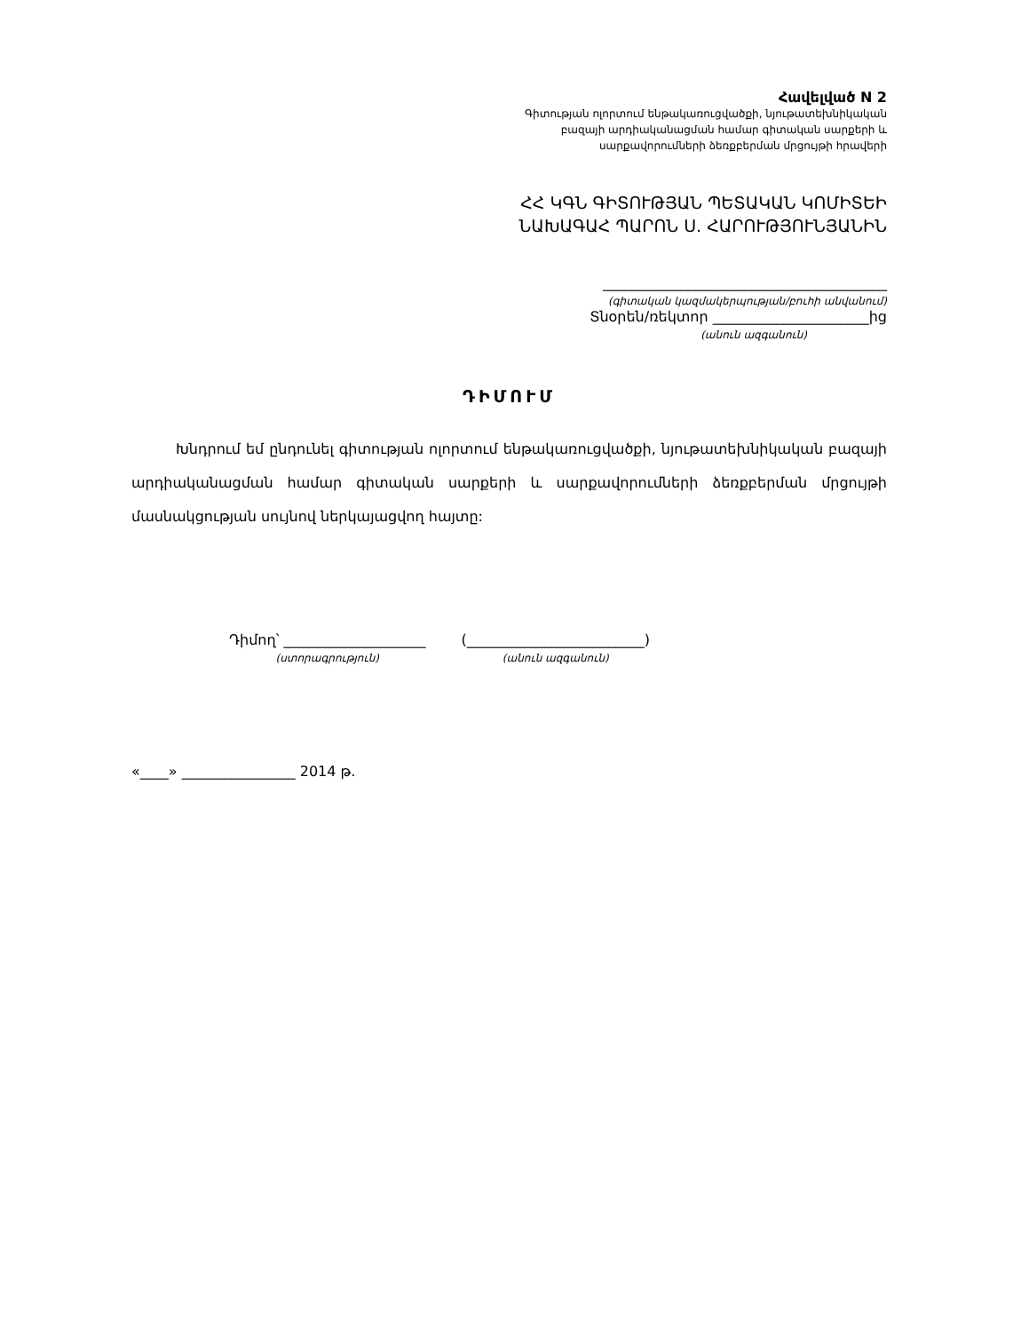Հավելված N 2
Գիտության ոլորտում ենթակառուցվածքի, նյութատեխնիկական
բազայի արդիականացման համար գիտական սարքերի և
սարքավորումների ձեռքբերման մրցույթի հրավերի
ՀՀ ԿԳՆ ԳԻՏՈՒԹՅԱՆ ՊԵՏԱԿԱՆ ԿՈՄԻՏԵԻ
ՆԱԽԱԳԱՀ ՊԱՐՈՆ Ս. ՀԱՐՈՒԹՅՈՒՆՅԱՆԻՆ
________________________________________
(գիտական կազմակերպության/բուհի անվանում)
Տնօրեն/ռեկտոր ______________________ից
(անուն ազգանուն)
ԴԻՄՈՒՄ
Խնդրում եմ ընդունել գիտության ոլորտում ենթակառուցվածքի, նյութատեխնիկական բազայի արդիականացման համար գիտական սարքերի և սարքավորումների ձեռքբերման մրցույթի մասնակցության սույնով ներկայացվող հայտը:
Դիմող՝ ____________________
(ստորագրություն)
(_________________________)
(անուն ազգանուն)
«____» ________________ 2014 թ.